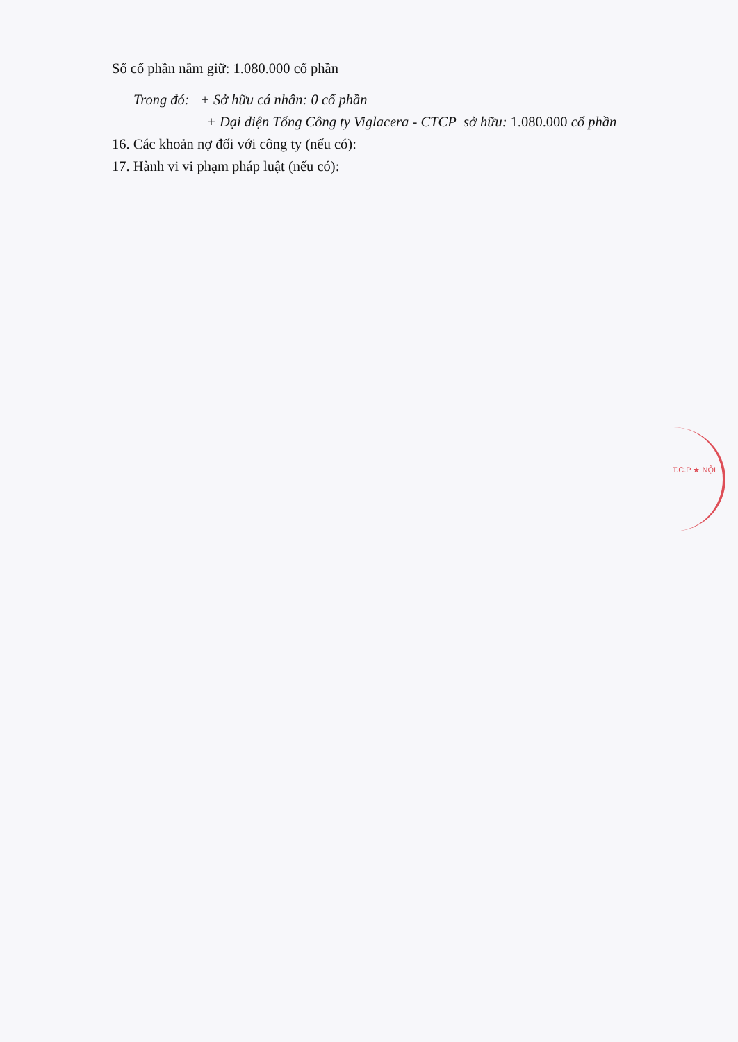Số cổ phần nắm giữ: 1.080.000 cổ phần
Trong đó: + Sở hữu cá nhân: 0 cổ phần
+ Đại diện Tổng Công ty Viglacera - CTCP sở hữu: 1.080.000 cổ phần
16. Các khoản nợ đối với công ty (nếu có):
17. Hành vi vi phạm pháp luật (nếu có):
T.C.P ★ NỘI